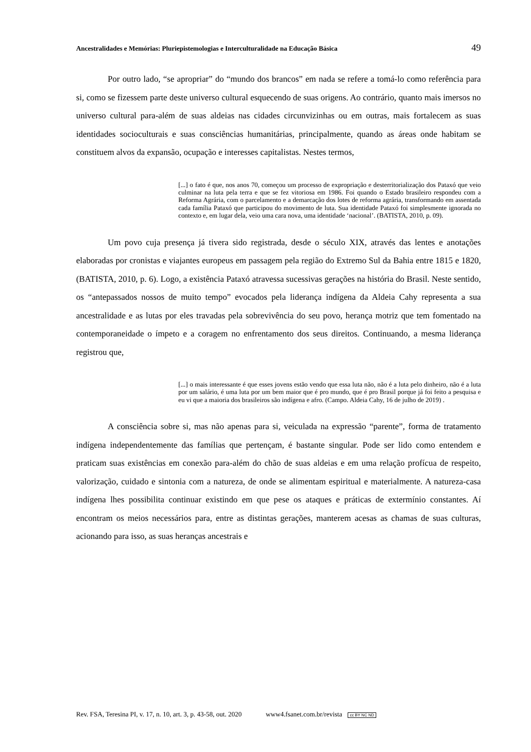Ancestralidades e Memórias: Pluriepistemologias e Interculturalidade na Educação Básica 49
Por outro lado, “se apropriar” do “mundo dos brancos” em nada se refere a tomá-lo como referência para si, como se fizessem parte deste universo cultural esquecendo de suas origens. Ao contrário, quanto mais imersos no universo cultural para-além de suas aldeias nas cidades circunvizinhas ou em outras, mais fortalecem as suas identidades socioculturais e suas consciências humanitárias, principalmente, quando as áreas onde habitam se constituem alvos da expansão, ocupação e interesses capitalistas. Nestes termos,
[...] o fato é que, nos anos 70, começou um processo de expropriação e desterritorialização dos Pataxó que veio culminar na luta pela terra e que se fez vitoriosa em 1986. Foi quando o Estado brasileiro respondeu com a Reforma Agrária, com o parcelamento e a demarcação dos lotes de reforma agrária, transformando em assentada cada família Pataxó que participou do movimento de luta. Sua identidade Pataxó foi simplesmente ignorada no contexto e, em lugar dela, veio uma cara nova, uma identidade ‘nacional’. (BATISTA, 2010, p. 09).
Um povo cuja presença já tivera sido registrada, desde o século XIX, através das lentes e anotações elaboradas por cronistas e viajantes europeus em passagem pela região do Extremo Sul da Bahia entre 1815 e 1820, (BATISTA, 2010, p. 6). Logo, a existência Pataxó atravessa sucessivas gerações na história do Brasil. Neste sentido, os “antepassados nossos de muito tempo” evocados pela liderança indígena da Aldeia Cahy representa a sua ancestralidade e as lutas por eles travadas pela sobrevivência do seu povo, herança motriz que tem fomentado na contemporaneidade o ímpeto e a coragem no enfrentamento dos seus direitos. Continuando, a mesma liderança registrou que,
[...] o mais interessante é que esses jovens estão vendo que essa luta não, não é a luta pelo dinheiro, não é a luta por um salário, é uma luta por um bem maior que é pro mundo, que é pro Brasil porque já foi feito a pesquisa e eu vi que a maioria dos brasileiros são indígena e afro. (Campo. Aldeia Cahy, 16 de julho de 2019) .
A consciência sobre si, mas não apenas para si, veiculada na expressão “parente”, forma de tratamento indígena independentemente das famílias que pertençam, é bastante singular. Pode ser lido como entendem e praticam suas existências em conexão para-além do chão de suas aldeias e em uma relação profícua de respeito, valorização, cuidado e sintonia com a natureza, de onde se alimentam espiritual e materialmente. A natureza-casa indígena lhes possibilita continuar existindo em que pese os ataques e práticas de extermínio constantes. Aí encontram os meios necessários para, entre as distintas gerações, manterem acesas as chamas de suas culturas, acionando para isso, as suas heranças ancestrais e
Rev. FSA, Teresina PI, v. 17, n. 10, art. 3, p. 43-58, out. 2020 www4.fsanet.com.br/revista cc BY NC ND